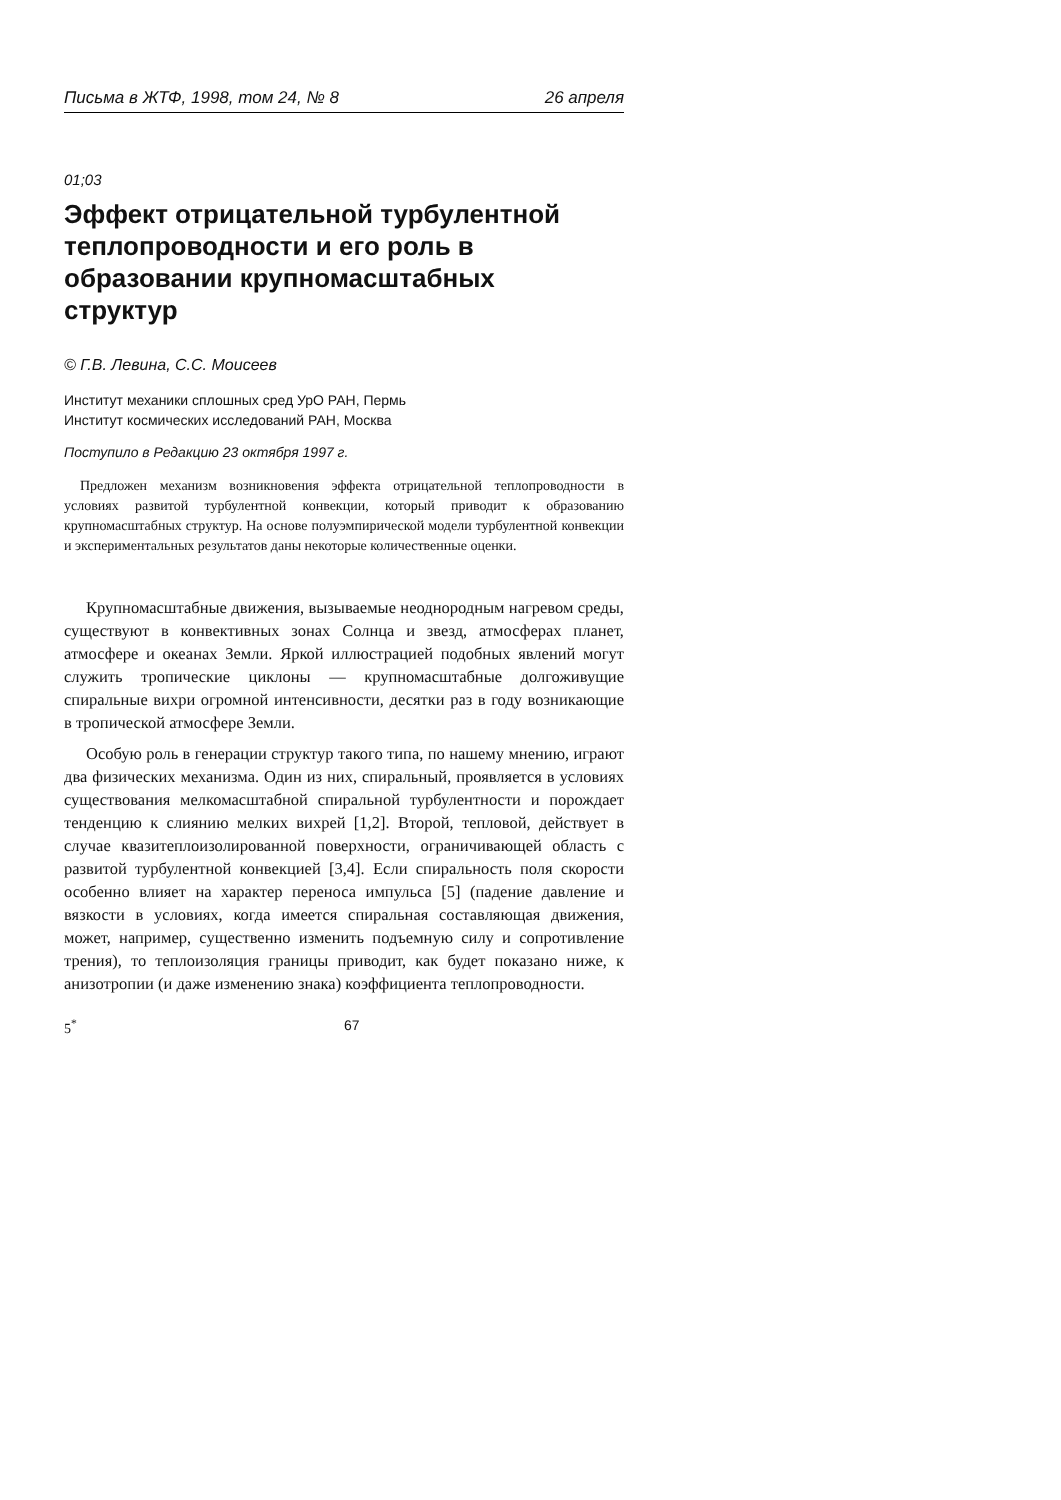Письма в ЖТФ, 1998, том 24, № 8 26 апреля
01;03
Эффект отрицательной турбулентной теплопроводности и его роль в образовании крупномасштабных структур
© Г.В. Левина, С.С. Моисеев
Институт механики сплошных сред УрО РАН, Пермь
Институт космических исследований РАН, Москва
Поступило в Редакцию 23 октября 1997 г.
Предложен механизм возникновения эффекта отрицательной теплопроводности в условиях развитой турбулентной конвекции, который приводит к образованию крупномасштабных структур. На основе полуэмпирической модели турбулентной конвекции и экспериментальных результатов даны некоторые количественные оценки.
Крупномасштабные движения, вызываемые неоднородным нагревом среды, существуют в конвективных зонах Солнца и звезд, атмосферах планет, атмосфере и океанах Земли. Яркой иллюстрацией подобных явлений могут служить тропические циклоны — крупномасштабные долгоживущие спиральные вихри огромной интенсивности, десятки раз в году возникающие в тропической атмосфере Земли.
Особую роль в генерации структур такого типа, по нашему мнению, играют два физических механизма. Один из них, спиральный, проявляется в условиях существования мелкомасштабной спиральной турбулентности и порождает тенденцию к слиянию мелких вихрей [1,2]. Второй, тепловой, действует в случае квазитеплоизолированной поверхности, ограничивающей область с развитой турбулентной конвекцией [3,4]. Если спиральность поля скорости особенно влияет на характер переноса импульса [5] (падение давление и вязкости в условиях, когда имеется спиральная составляющая движения, может, например, существенно изменить подъемную силу и сопротивление трения), то теплоизоляция границы приводит, как будет показано ниже, к анизотропии (и даже изменению знака) коэффициента теплопроводности.
5<sup>*</sup> 67